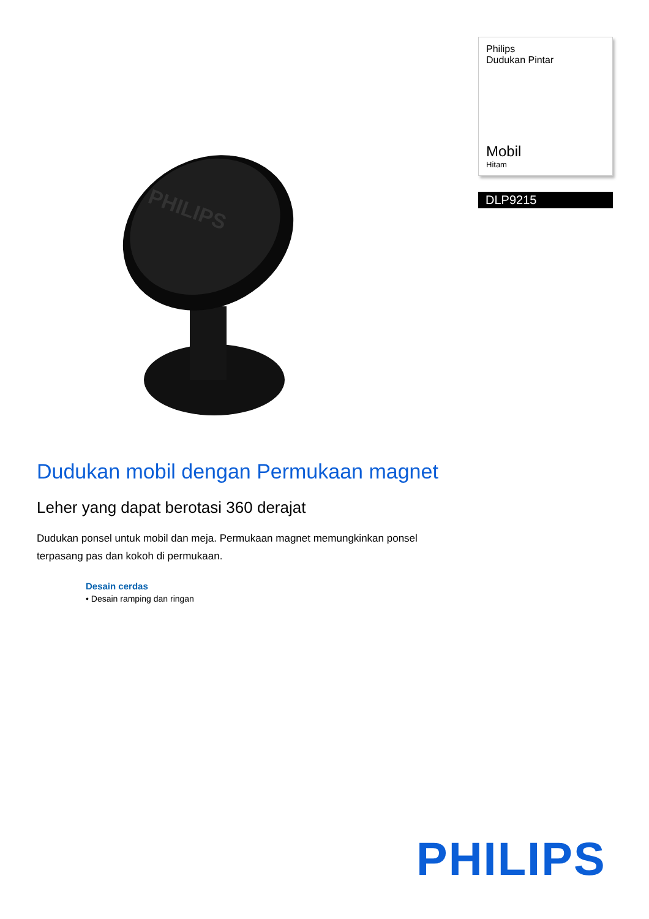PHILIPS
Philips
Dudukan Pintar
Mobil
Hitam
DLP9215
Dudukan mobil dengan Permukaan magnet
Leher yang dapat berotasi 360 derajat
Dudukan ponsel untuk mobil dan meja. Permukaan magnet memungkinkan ponsel terpasang pas dan kokoh di permukaan.
Desain cerdas
• Desain ramping dan ringan
PHILIPS